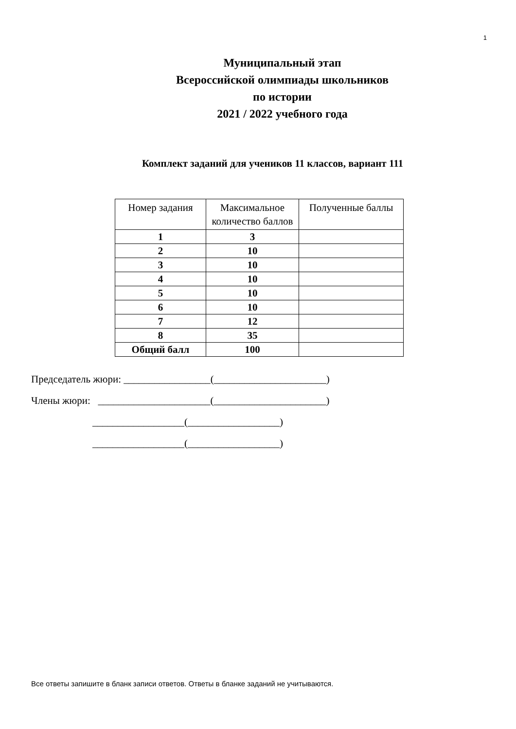1
Муниципальный этап
Всероссийской олимпиады школьников
по истории
2021 / 2022 учебного года
Комплект заданий для учеников 11 классов, вариант 111
| Номер задания | Максимальное количество баллов | Полученные баллы |
| --- | --- | --- |
| 1 | 3 | |
| 2 | 10 | |
| 3 | 10 | |
| 4 | 10 | |
| 5 | 10 | |
| 6 | 10 | |
| 7 | 12 | |
| 8 | 35 | |
| Общий балл | 100 | |
Председатель жюри: _________________(______________________)
Члены жюри: ______________________(______________________)
__________________(__________________)
__________________(__________________)
Все ответы запишите в бланк записи ответов. Ответы в бланке заданий не учитываются.